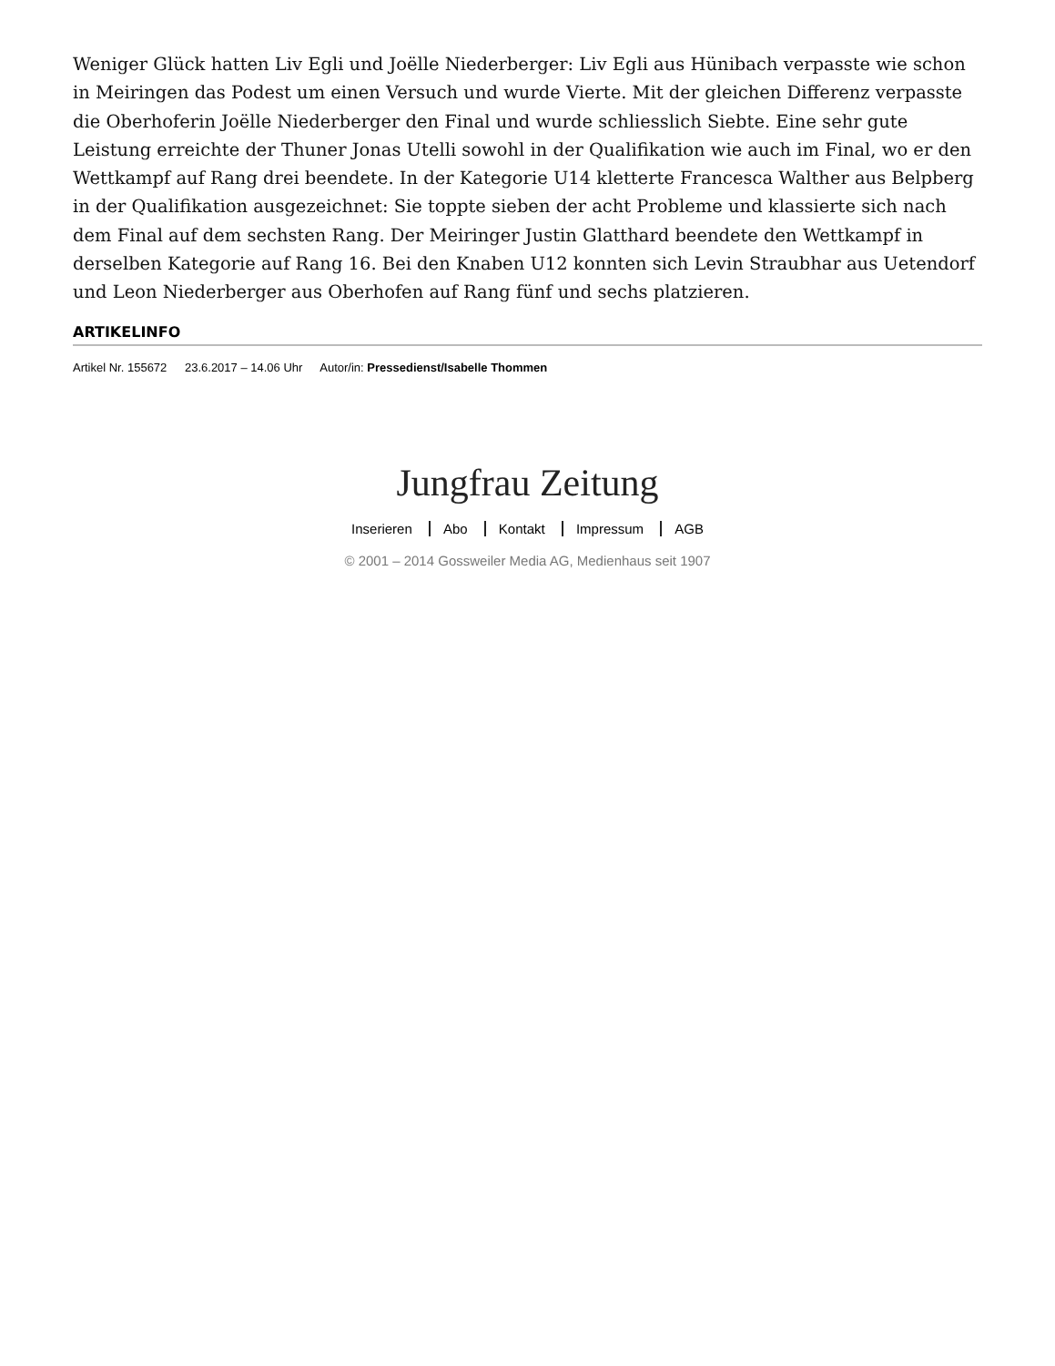Weniger Glück hatten Liv Egli und Joëlle Niederberger: Liv Egli aus Hünibach verpasste wie schon in Meiringen das Podest um einen Versuch und wurde Vierte. Mit der gleichen Differenz verpasste die Oberhoferin Joëlle Niederberger den Final und wurde schliesslich Siebte. Eine sehr gute Leistung erreichte der Thuner Jonas Utelli sowohl in der Qualifikation wie auch im Final, wo er den Wettkampf auf Rang drei beendete. In der Kategorie U14 kletterte Francesca Walther aus Belpberg in der Qualifikation ausgezeichnet: Sie toppte sieben der acht Probleme und klassierte sich nach dem Final auf dem sechsten Rang. Der Meiringer Justin Glatthard beendete den Wettkampf in derselben Kategorie auf Rang 16. Bei den Knaben U12 konnten sich Levin Straubhar aus Uetendorf und Leon Niederberger aus Oberhofen auf Rang fünf und sechs platzieren.
ARTIKELINFO
Artikel Nr. 155672 23.6.2017 – 14.06 Uhr Autor/in: Pressedienst/Isabelle Thommen
Jungfrau Zeitung
Inserieren Abo Kontakt Impressum AGB
© 2001 – 2014 Gossweiler Media AG, Medienhaus seit 1907